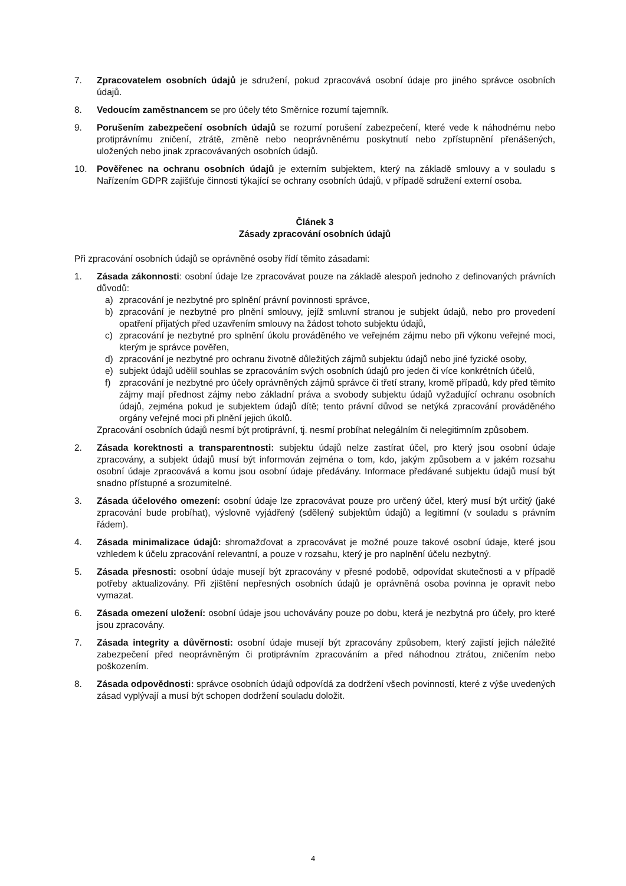7. Zpracovatelem osobních údajů je sdružení, pokud zpracovává osobní údaje pro jiného správce osobních údajů.
8. Vedoucím zaměstnancem se pro účely této Směrnice rozumí tajemník.
9. Porušením zabezpečení osobních údajů se rozumí porušení zabezpečení, které vede k náhodnému nebo protiprávnímu zničení, ztrátě, změně nebo neoprávněnému poskytnutí nebo zpřístupnění přenášených, uložených nebo jinak zpracovávaných osobních údajů.
10. Pověřenec na ochranu osobních údajů je externím subjektem, který na základě smlouvy a v souladu s Nařízením GDPR zajišťuje činnosti týkající se ochrany osobních údajů, v případě sdružení externí osoba.
Článek 3
Zásady zpracování osobních údajů
Při zpracování osobních údajů se oprávněné osoby řídí těmito zásadami:
1. Zásada zákonnosti: osobní údaje lze zpracovávat pouze na základě alespoň jednoho z definovaných právních důvodů:
a) zpracování je nezbytné pro splnění právní povinnosti správce,
b) zpracování je nezbytné pro plnění smlouvy, jejíž smluvní stranou je subjekt údajů, nebo pro provedení opatření přijatých před uzavřením smlouvy na žádost tohoto subjektu údajů,
c) zpracování je nezbytné pro splnění úkolu prováděného ve veřejném zájmu nebo při výkonu veřejné moci, kterým je správce pověřen,
d) zpracování je nezbytné pro ochranu životně důležitých zájmů subjektu údajů nebo jiné fyzické osoby,
e) subjekt údajů udělil souhlas se zpracováním svých osobních údajů pro jeden či více konkrétních účelů,
f) zpracování je nezbytné pro účely oprávněných zájmů správce či třetí strany, kromě případů, kdy před těmito zájmy mají přednost zájmy nebo základní práva a svobody subjektu údajů vyžadující ochranu osobních údajů, zejména pokud je subjektem údajů dítě; tento právní důvod se netýká zpracování prováděného orgány veřejné moci při plnění jejich úkolů.
Zpracování osobních údajů nesmí být protiprávní, tj. nesmí probíhat nelegálním či nelegitimním způsobem.
2. Zásada korektnosti a transparentnosti: subjektu údajů nelze zastírat účel, pro který jsou osobní údaje zpracovány, a subjekt údajů musí být informován zejména o tom, kdo, jakým způsobem a v jakém rozsahu osobní údaje zpracovává a komu jsou osobní údaje předávány. Informace předávané subjektu údajů musí být snadno přístupné a srozumitelné.
3. Zásada účelového omezení: osobní údaje lze zpracovávat pouze pro určený účel, který musí být určitý (jaké zpracování bude probíhat), výslovně vyjádřený (sdělený subjektům údajů) a legitimní (v souladu s právním řádem).
4. Zásada minimalizace údajů: shromažďovat a zpracovávat je možné pouze takové osobní údaje, které jsou vzhledem k účelu zpracování relevantní, a pouze v rozsahu, který je pro naplnění účelu nezbytný.
5. Zásada přesnosti: osobní údaje musejí být zpracovány v přesné podobě, odpovídat skutečnosti a v případě potřeby aktualizovány. Při zjištění nepřesných osobních údajů je oprávněná osoba povinna je opravit nebo vymazat.
6. Zásada omezení uložení: osobní údaje jsou uchovávány pouze po dobu, která je nezbytná pro účely, pro které jsou zpracovány.
7. Zásada integrity a důvěrnosti: osobní údaje musejí být zpracovány způsobem, který zajistí jejich náležité zabezpečení před neoprávněným či protiprávním zpracováním a před náhodnou ztrátou, zničením nebo poškozením.
8. Zásada odpovědnosti: správce osobních údajů odpovídá za dodržení všech povinností, které z výše uvedených zásad vyplývají a musí být schopen dodržení souladu doložit.
4